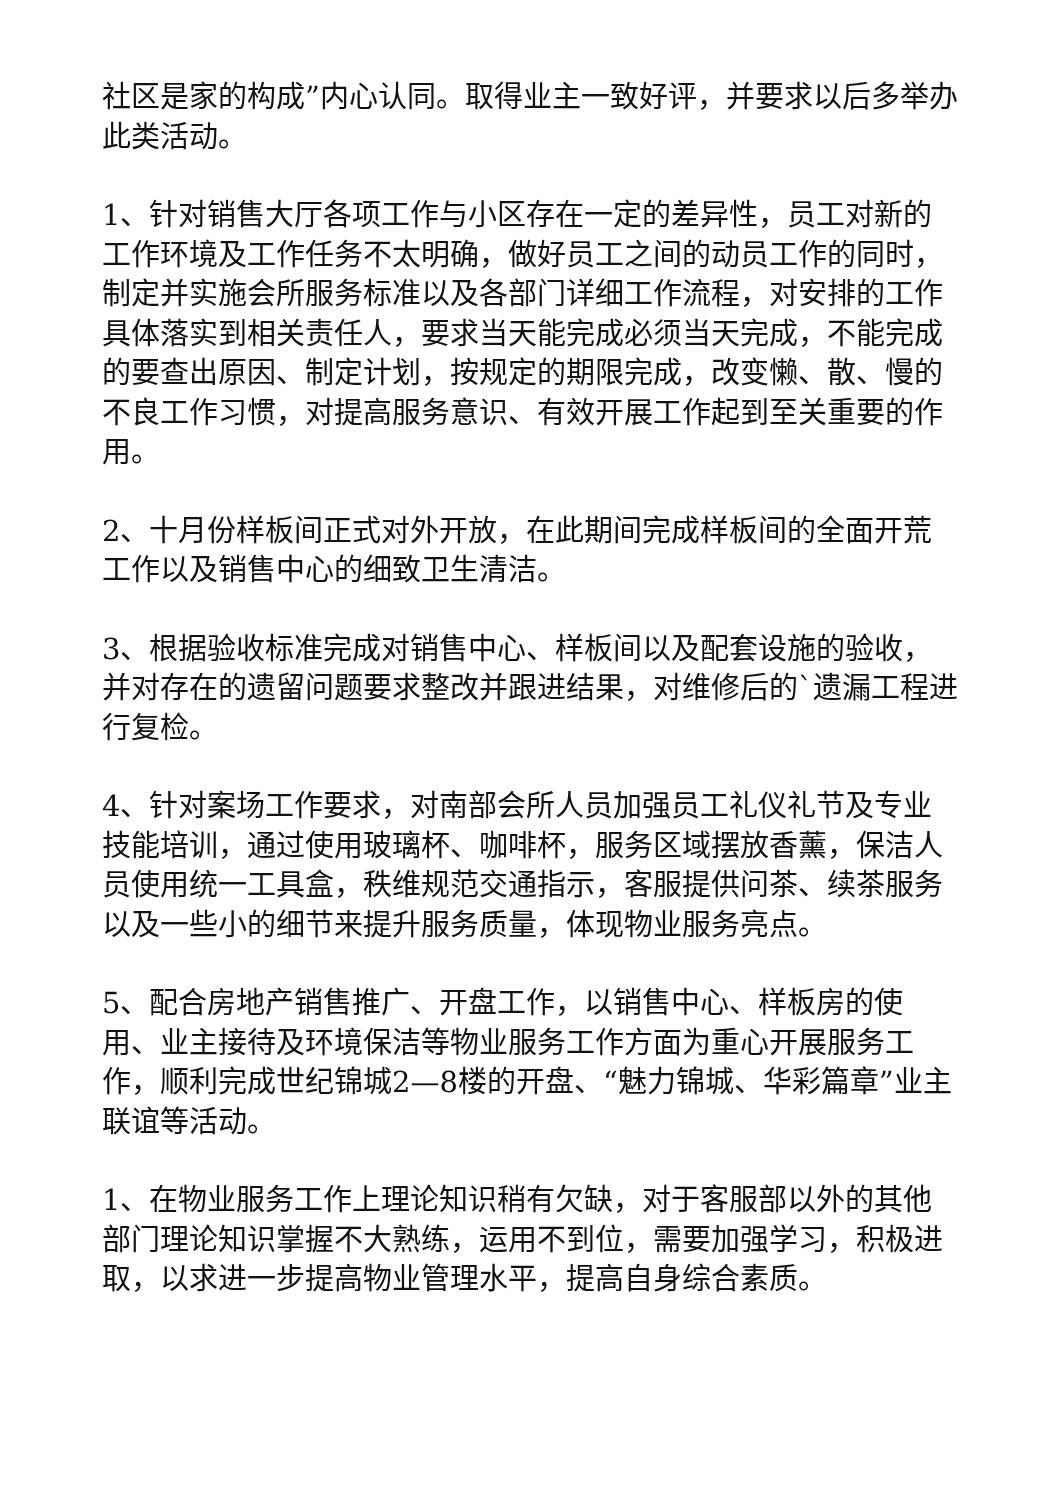社区是家的构成”内心认同。取得业主一致好评，并要求以后多举办此类活动。
1、针对销售大厅各项工作与小区存在一定的差异性，员工对新的工作环境及工作任务不太明确，做好员工之间的动员工作的同时，制定并实施会所服务标准以及各部门详细工作流程，对安排的工作具体落实到相关责任人，要求当天能完成必须当天完成，不能完成的要查出原因、制定计划，按规定的期限完成，改变懒、散、慢的不良工作习惯，对提高服务意识、有效开展工作起到至关重要的作用。
2、十月份样板间正式对外开放，在此期间完成样板间的全面开荒工作以及销售中心的细致卫生清洁。
3、根据验收标准完成对销售中心、样板间以及配套设施的验收，并对存在的遗留问题要求整改并跟进结果，对维修后的`遗漏工程进行复检。
4、针对案场工作要求，对南部会所人员加强员工礼仪礼节及专业技能培训，通过使用玻璃杯、咖啡杯，服务区域摆放香薰，保洁人员使用统一工具盒，秩维规范交通指示，客服提供问茶、续茶服务以及一些小的细节来提升服务质量，体现物业服务亮点。
5、配合房地产销售推广、开盘工作，以销售中心、样板房的使用、业主接待及环境保洁等物业服务工作方面为重心开展服务工作，顺利完成世纪锦城2—8楼的开盘、“魅力锦城、华彩篇章”业主联谊等活动。
1、在物业服务工作上理论知识稍有欠缺，对于客服部以外的其他部门理论知识掌握不大熟练，运用不到位，需要加强学习，积极进取，以求进一步提高物业管理水平，提高自身综合素质。